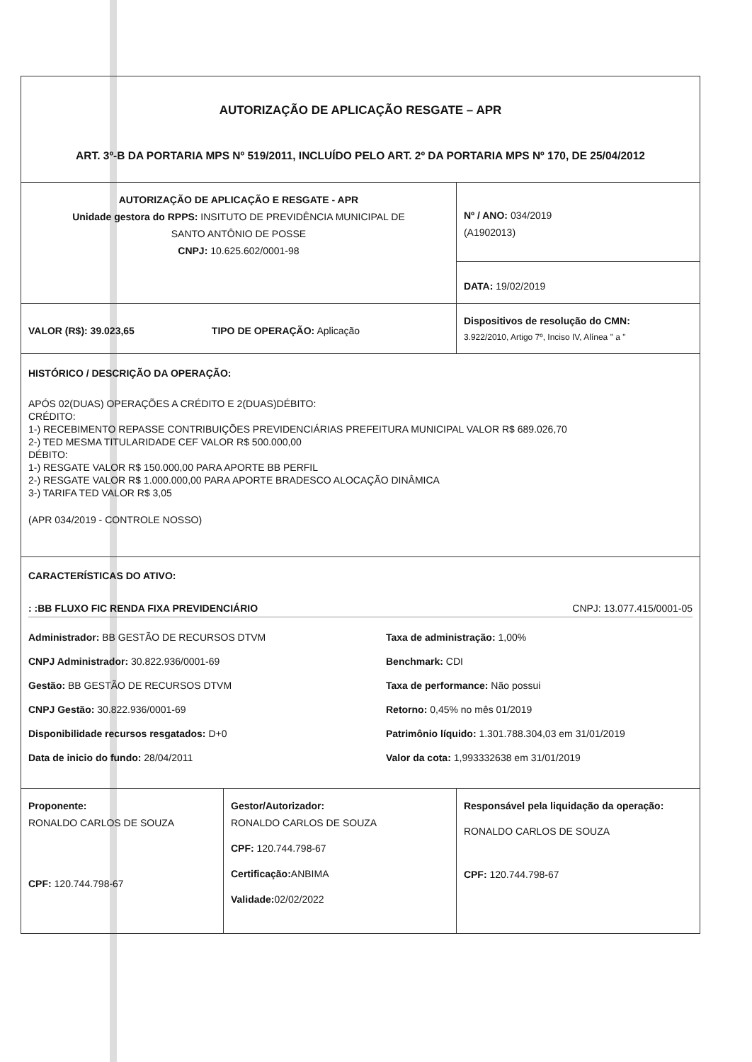| AUTORIZAÇÃO DE APLICAÇÃO RESGATE – APR ART. 3º-B DA PORTARIA MPS Nº 519/2011, INCLUÍDO PELO ART. 2º DA PORTARIA MPS Nº 170, DE 25/04/2012 | | |
| AUTORIZAÇÃO DE APLICAÇÃO E RESGATE - APR Unidade gestora do RPPS: INSITUTO DE PREVIDÊNCIA MUNICIPAL DE SANTO ANTÔNIO DE POSSE CNPJ: 10.625.602/0001-98 | | Nº / ANO: 034/2019 (A1902013) |
| | | DATA: 19/02/2019 |
| VALOR (R$): 39.023,65 TIPO DE OPERAÇÃO: Aplicação | | Dispositivos de resolução do CMN: 3.922/2010, Artigo 7º, Inciso IV, Alínea " a " |
| HISTÓRICO / DESCRIÇÃO DA OPERAÇÃO: APÓS 02(DUAS) OPERAÇÕES A CRÉDITO E 2(DUAS)DÉBITO: CRÉDITO: 1-) RECEBIMENTO REPASSE CONTRIBUIÇÕES PREVIDENCIÁRIAS PREFEITURA MUNICIPAL VALOR R$ 689.026,70 2-) TED MESMA TITULARIDADE CEF VALOR R$ 500.000,00 DÉBITO: 1-) RESGATE VALOR R$ 150.000,00 PARA APORTE BB PERFIL 2-) RESGATE VALOR R$ 1.000.000,00 PARA APORTE BRADESCO ALOCAÇÃO DINÂMICA 3-) TARIFA TED VALOR R$ 3,05 (APR 034/2019 - CONTROLE NOSSO) | | |
| CARACTERÍSTICAS DO ATIVO: : :BB FLUXO FIC RENDA FIXA PREVIDENCIÁRIO CNPJ: 13.077.415/0001-05 Administrador: BB GESTÃO DE RECURSOS DTVM Taxa de administração: 1,00% CNPJ Administrador: 30.822.936/0001-69 Benchmark: CDI Gestão: BB GESTÃO DE RECURSOS DTVM Taxa de performance: Não possui CNPJ Gestão: 30.822.936/0001-69 Retorno: 0,45% no mês 01/2019 Disponibilidade recursos resgatados: D+0 Patrimônio líquido: 1.301.788.304,03 em 31/01/2019 Data de inicio do fundo: 28/04/2011 Valor da cota: 1,993332638 em 31/01/2019 | | |
| Proponente: RONALDO CARLOS DE SOUZA CPF: 120.744.798-67 | Gestor/Autorizador: RONALDO CARLOS DE SOUZA CPF: 120.744.798-67 Certificação: ANBIMA Validade: 02/02/2022 | Responsável pela liquidação da operação: RONALDO CARLOS DE SOUZA CPF: 120.744.798-67 |